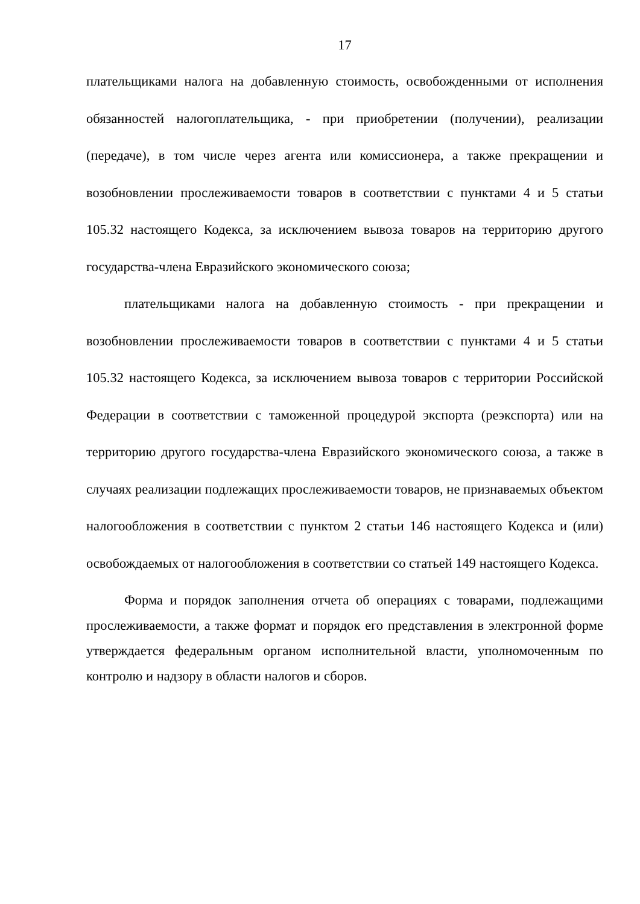17
плательщиками налога на добавленную стоимость, освобожденными от исполнения обязанностей налогоплательщика, - при приобретении (получении), реализации (передаче), в том числе через агента или комиссионера, а также прекращении и возобновлении прослеживаемости товаров в соответствии с пунктами 4 и 5 статьи 105.32 настоящего Кодекса, за исключением вывоза товаров на территорию другого государства-члена Евразийского экономического союза;
плательщиками налога на добавленную стоимость - при прекращении и возобновлении прослеживаемости товаров в соответствии с пунктами 4 и 5 статьи 105.32 настоящего Кодекса, за исключением вывоза товаров с территории Российской Федерации в соответствии с таможенной процедурой экспорта (реэкспорта) или на территорию другого государства-члена Евразийского экономического союза, а также в случаях реализации подлежащих прослеживаемости товаров, не признаваемых объектом налогообложения в соответствии с пунктом 2 статьи 146 настоящего Кодекса и (или) освобождаемых от налогообложения в соответствии со статьей 149 настоящего Кодекса.
Форма и порядок заполнения отчета об операциях с товарами, подлежащими прослеживаемости, а также формат и порядок его представления в электронной форме утверждается федеральным органом исполнительной власти, уполномоченным по контролю и надзору в области налогов и сборов.